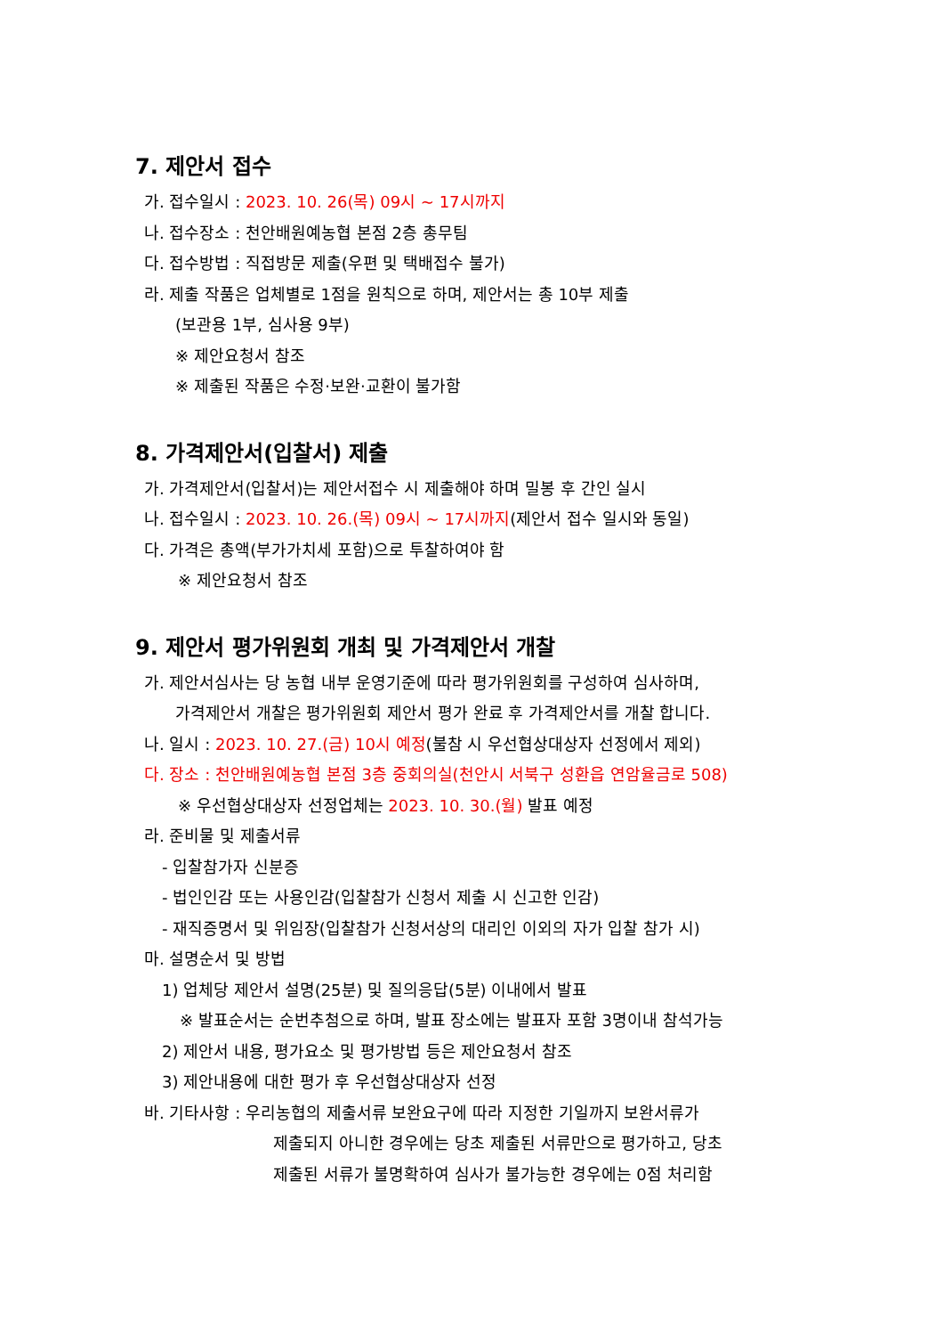7. 제안서 접수
가. 접수일시 : 2023. 10. 26(목) 09시 ~ 17시까지
나. 접수장소 : 천안배원예농협 본점 2층 총무팀
다. 접수방법 : 직접방문 제출(우편 및 택배접수 불가)
라. 제출 작품은 업체별로 1점을 원칙으로 하며, 제안서는 총 10부 제출
(보관용 1부, 심사용 9부)
※ 제안요청서 참조
※ 제출된 작품은 수정·보완·교환이 불가함
8. 가격제안서(입찰서) 제출
가. 가격제안서(입찰서)는 제안서접수 시 제출해야 하며 밀봉 후 간인 실시
나. 접수일시 : 2023. 10. 26.(목) 09시 ~ 17시까지(제안서 접수 일시와 동일)
다. 가격은 총액(부가가치세 포함)으로 투찰하여야 함
※ 제안요청서 참조
9. 제안서 평가위원회 개최 및 가격제안서 개찰
가. 제안서심사는 당 농협 내부 운영기준에 따라 평가위원회를 구성하여 심사하며,
가격제안서 개찰은 평가위원회 제안서 평가 완료 후 가격제안서를 개찰 합니다.
나. 일시 : 2023. 10. 27.(금) 10시 예정(불참 시 우선협상대상자 선정에서 제외)
다. 장소 : 천안배원예농협 본점 3층 중회의실(천안시 서북구 성환읍 연암율금로 508)
※ 우선협상대상자 선정업체는 2023. 10. 30.(월) 발표 예정
라. 준비물 및 제출서류
- 입찰참가자 신분증
- 법인인감 또는 사용인감(입찰참가 신청서 제출 시 신고한 인감)
- 재직증명서 및 위임장(입찰참가 신청서상의 대리인 이외의 자가 입찰 참가 시)
마. 설명순서 및 방법
1) 업체당 제안서 설명(25분) 및 질의응답(5분) 이내에서 발표
※ 발표순서는 순번추첨으로 하며, 발표 장소에는 발표자 포함 3명이내 참석가능
2) 제안서 내용, 평가요소 및 평가방법 등은 제안요청서 참조
3) 제안내용에 대한 평가 후 우선협상대상자 선정
바. 기타사항 : 우리농협의 제출서류 보완요구에 따라 지정한 기일까지 보완서류가
제출되지 아니한 경우에는 당초 제출된 서류만으로 평가하고, 당초
제출된 서류가 불명확하여 심사가 불가능한 경우에는 0점 처리함